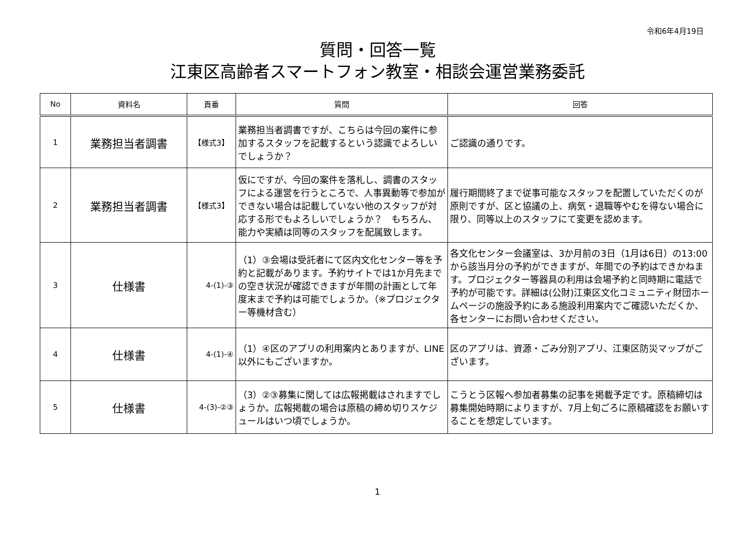令和6年4月19日
質問・回答一覧
江東区高齢者スマートフォン教室・相談会運営業務委託
| No | 資料名 | 頁番 | 質問 | 回答 |
| --- | --- | --- | --- | --- |
| 1 | 業務担当者調書 | 【様式3】 | 業務担当者調書ですが、こちらは今回の案件に参加するスタッフを記載するという認識でよろしいでしょうか？ | ご認識の通りです。 |
| 2 | 業務担当者調書 | 【様式3】 | 仮にですが、今回の案件を落札し、調書のスタッフによる運営を行うところで、人事異動等で参加ができない場合は記載していない他のスタッフが対応する形でもよろしいでしょうか？ もちろん、能力や実績は同等のスタッフを配属致します。 | 履行期間終了まで従事可能なスタッフを配置していただくのが原則ですが、区と協議の上、病気・退職等やむを得ない場合に限り、同等以上のスタッフにて変更を認めます。 |
| 3 | 仕様書 | 4-(1)-③ | （1）③会場は受託者にて区内文化センター等を予約と記載があります。予約サイトでは1か月先までの空き状況が確認できますが年間の計画として年度末まで予約は可能でしょうか。（※プロジェクター等機材含む） | 各文化センター会議室は、3か月前の3日（1月は6日）の13:00から該当月分の予約ができますが、年間での予約はできかねます。プロジェクター等器具の利用は会場予約と同時期に電話で予約が可能です。詳細は(公財)江東区文化コミュニティ財団ホームページの施設予約にある施設利用案内でご確認いただくか、各センターにお問い合わせください。 |
| 4 | 仕様書 | 4-(1)-④ | （1）④区のアプリの利用案内とありますが、LINE以外にもございますか。 | 区のアプリは、資源・ごみ分別アプリ、江東区防災マップがございます。 |
| 5 | 仕様書 | 4-(3)-②③ | （3）②③募集に関しては広報掲載はされますでしょうか。広報掲載の場合は原稿の締め切りスケジュールはいつ頃でしょうか。 | こうとう区報へ参加者募集の記事を掲載予定です。原稿締切は募集開始時期によりますが、7月上旬ごろに原稿確認をお願いすることを想定しています。 |
1